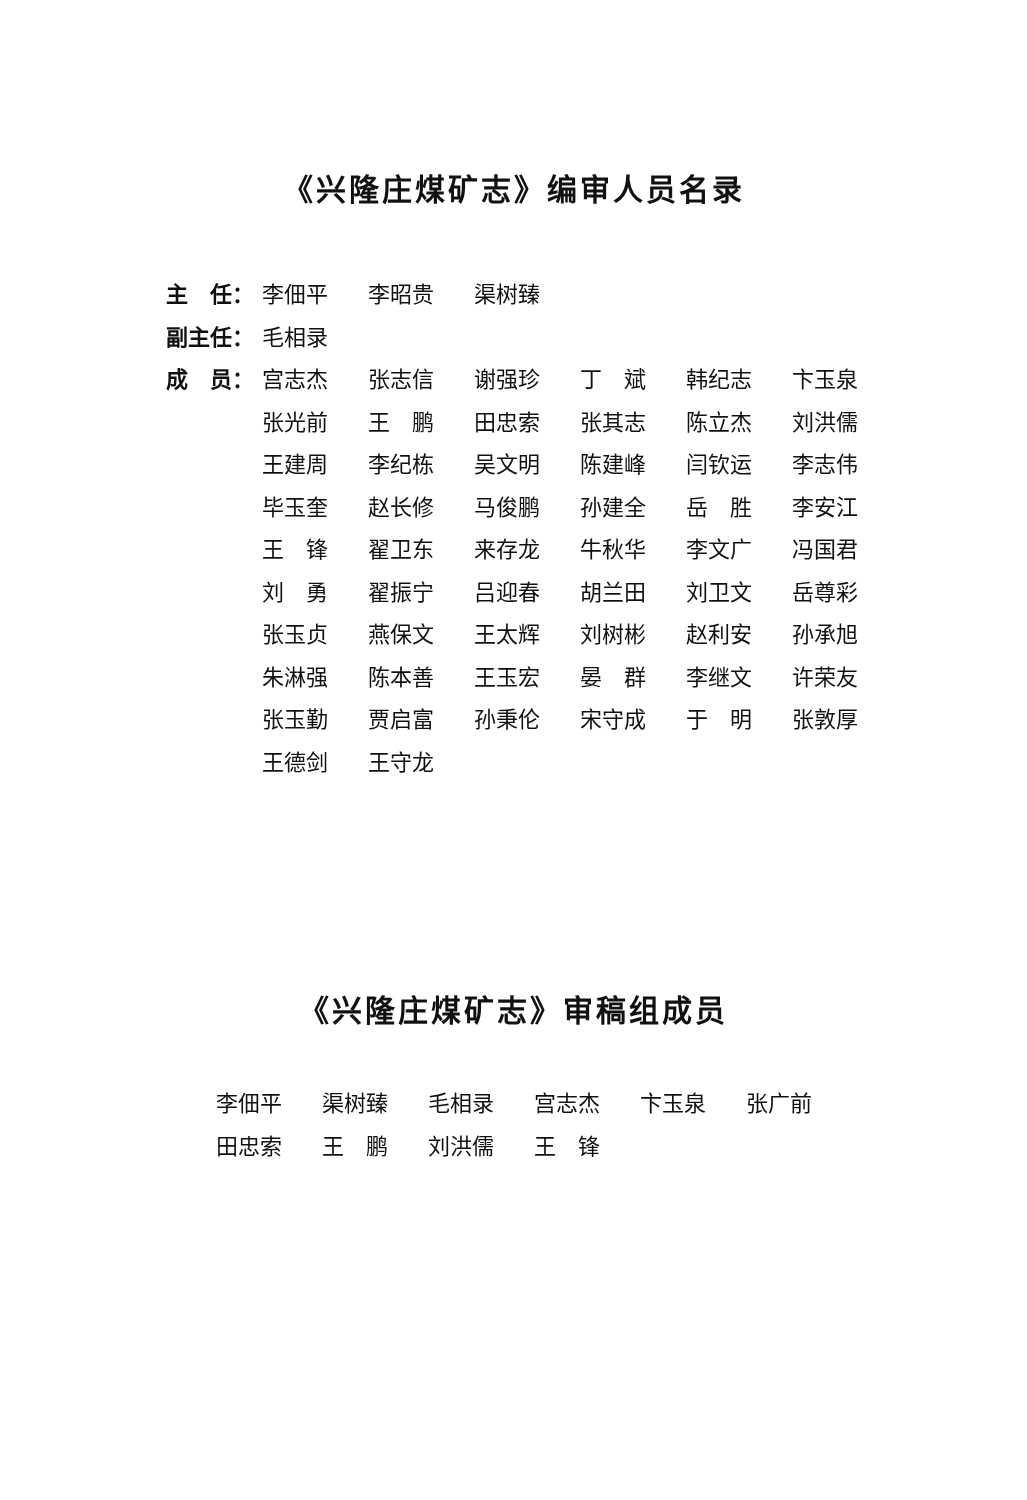《兴隆庄煤矿志》编审人员名录
| 主 任： | 李佃平 | 李昭贵 | 渠树臻 | | | |
| 副主任： | 毛相录 | | | | | |
| 成 员： | 宫志杰 | 张志信 | 谢强珍 | 丁 斌 | 韩纪志 | 卞玉泉 |
| | 张光前 | 王 鹏 | 田忠索 | 张其志 | 陈立杰 | 刘洪儒 |
| | 王建周 | 李纪栋 | 吴文明 | 陈建峰 | 闫钦运 | 李志伟 |
| | 毕玉奎 | 赵长修 | 马俊鹏 | 孙建全 | 岳 胜 | 李安江 |
| | 王 锋 | 翟卫东 | 来存龙 | 牛秋华 | 李文广 | 冯国君 |
| | 刘 勇 | 翟振宁 | 吕迎春 | 胡兰田 | 刘卫文 | 岳尊彩 |
| | 张玉贞 | 燕保文 | 王太辉 | 刘树彬 | 赵利安 | 孙承旭 |
| | 朱淋强 | 陈本善 | 王玉宏 | 晏 群 | 李继文 | 许荣友 |
| | 张玉勤 | 贾启富 | 孙秉伦 | 宋守成 | 于 明 | 张敦厚 |
| | 王德剑 | 王守龙 | | | | |
《兴隆庄煤矿志》审稿组成员
| 李佃平 | 渠树臻 | 毛相录 | 宫志杰 | 卞玉泉 | 张广前 |
| 田忠索 | 王 鹏 | 刘洪儒 | 王 锋 | | |